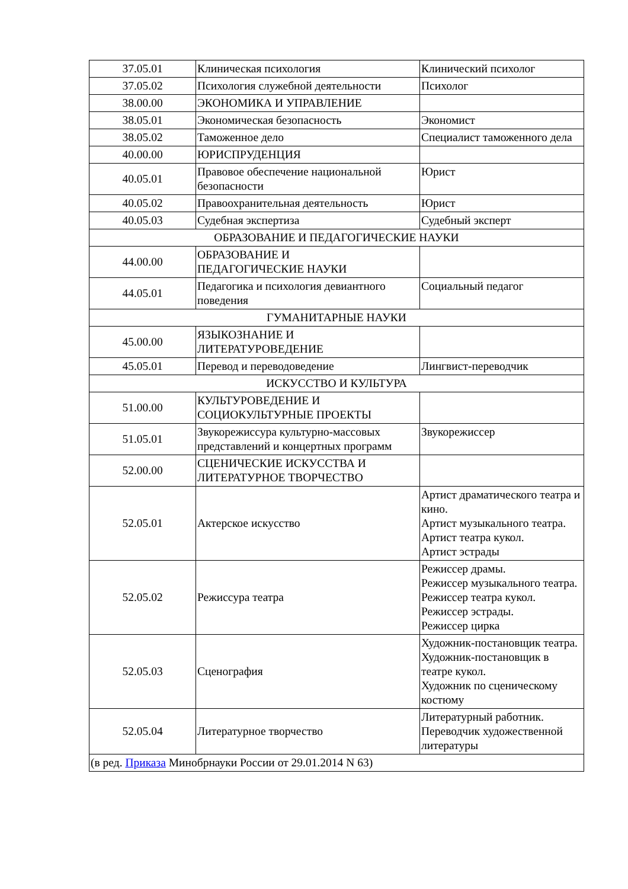| 37.05.01 | Клиническая психология | Клинический психолог |
| 37.05.02 | Психология служебной деятельности | Психолог |
| 38.00.00 | ЭКОНОМИКА И УПРАВЛЕНИЕ | |
| 38.05.01 | Экономическая безопасность | Экономист |
| 38.05.02 | Таможенное дело | Специалист таможенного дела |
| 40.00.00 | ЮРИСПРУДЕНЦИЯ | |
| 40.05.01 | Правовое обеспечение национальной безопасности | Юрист |
| 40.05.02 | Правоохранительная деятельность | Юрист |
| 40.05.03 | Судебная экспертиза | Судебный эксперт |
| ОБРАЗОВАНИЕ И ПЕДАГОГИЧЕСКИЕ НАУКИ | | |
| 44.00.00 | ОБРАЗОВАНИЕ И ПЕДАГОГИЧЕСКИЕ НАУКИ | |
| 44.05.01 | Педагогика и психология девиантного поведения | Социальный педагог |
| ГУМАНИТАРНЫЕ НАУКИ | | |
| 45.00.00 | ЯЗЫКОЗНАНИЕ И ЛИТЕРАТУРОВЕДЕНИЕ | |
| 45.05.01 | Перевод и переводоведение | Лингвист-переводчик |
| ИСКУССТВО И КУЛЬТУРА | | |
| 51.00.00 | КУЛЬТУРОВЕДЕНИЕ И СОЦИОКУЛЬТУРНЫЕ ПРОЕКТЫ | |
| 51.05.01 | Звукорежиссура культурно-массовых представлений и концертных программ | Звукорежиссер |
| 52.00.00 | СЦЕНИЧЕСКИЕ ИСКУССТВА И ЛИТЕРАТУРНОЕ ТВОРЧЕСТВО | |
| 52.05.01 | Актерское искусство | Артист драматического театра и кино. Артист музыкального театра. Артист театра кукол. Артист эстрады |
| 52.05.02 | Режиссура театра | Режиссер драмы. Режиссер музыкального театра. Режиссер театра кукол. Режиссер эстрады. Режиссер цирка |
| 52.05.03 | Сценография | Художник-постановщик театра. Художник-постановщик в театре кукол. Художник по сценическому костюму |
| 52.05.04 | Литературное творчество | Литературный работник. Переводчик художественной литературы |
| (в ред. Приказа Минобрнауки России от 29.01.2014 N 63) | | |